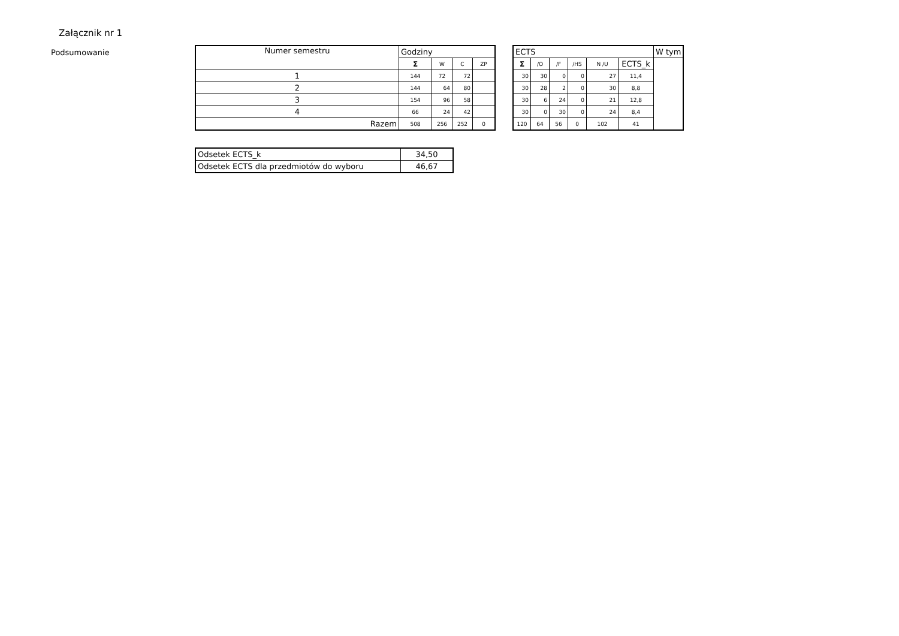Załącznik nr 1
Podsumowanie
| Numer semestru | Godziny | | | |
| --- | --- | --- | --- | --- |
| | Σ | W | C | ZP |
| 1 | 144 | 72 | 72 | |
| 2 | 144 | 64 | 80 | |
| 3 | 154 | 96 | 58 | |
| 4 | 66 | 24 | 42 | |
| Razem | 508 | 256 | 252 | 0 |
| ECTS | | | | | | W tym |
| --- | --- | --- | --- | --- | --- | --- |
| Σ | /O | /F | /HS | N /U | | ECTS_k |
| 30 | 30 | 0 | 0 | 27 | 11,4 | |
| 30 | 28 | 2 | 0 | 30 | 8,8 | |
| 30 | 6 | 24 | 0 | 21 | 12,8 | |
| 30 | 0 | 30 | 0 | 24 | 8,4 | |
| 120 | 64 | 56 | 0 | 102 | 41 | |
| Odsetek ECTS_k | 34,50 |
| Odsetek ECTS dla przedmiotów do wyboru | 46,67 |